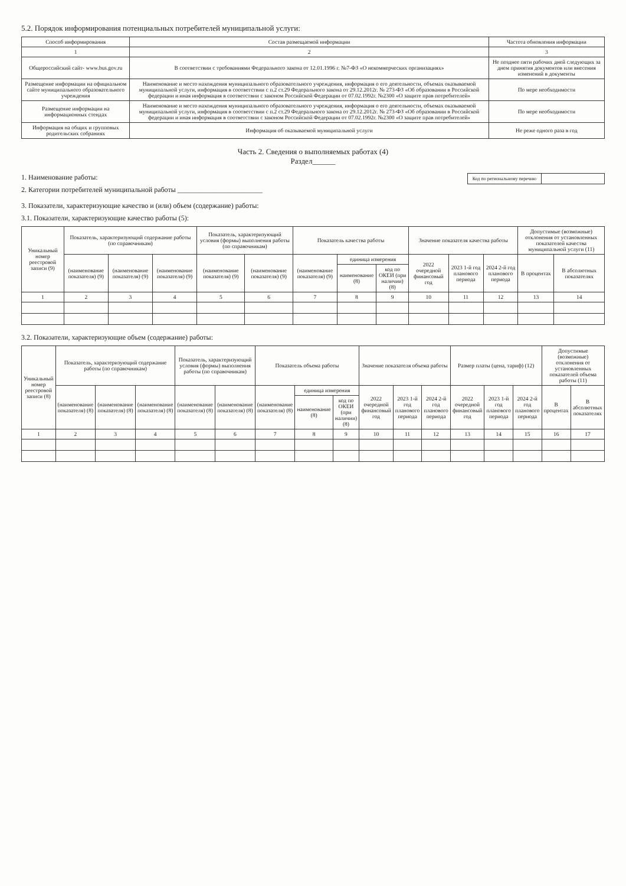5.2. Порядок информирования потенциальных потребителей муниципальной услуги:
| Способ информирования | Состав размещаемой информации | Частота обновления информации |
| --- | --- | --- |
| 1 | 2 | 3 |
| Общероссийский сайт- www.bus.gov.ru | В соответствии с требованиями Федерального закона от 12.01.1996 г. №7-ФЗ «О некоммерческих организациях» | Не позднее пяти рабочих дней следующих за днем принятия документов или внесения изменений в документы |
| Размещение информации на официальном сайте муниципального образовательного учреждения | Наименование и место нахождения муниципального образовательного учреждения, информация о его деятельности, объемах оказываемой муниципальной услуги, информация в соответствии с п.2 ст.29 Федерального закона от 29.12.2012г. № 273-ФЗ «Об образовании в Российской федерации и иная информация в соответствии с законом Российской Федерации от 07.02.1992г. №2300 «О защите прав потребителей» | По мере необходимости |
| Размещение информации на информационных стендах | Наименование и место нахождения муниципального образовательного учреждения, информация о его деятельности, объемах оказываемой муниципальной услуги, информация в соответствии с п.2 ст.29 Федерального закона от 29.12.2012г. № 273-ФЗ «Об образовании в Российской федерации и иная информация в соответствии с законом Российской Федерации от 07.02.1992г. №2300 «О защите прав потребителей» | По мере необходимости |
| Информация на общих и групповых родительских собраниях | Информация об оказываемой муниципальной услуги | Не реже одного раза в год |
Часть 2. Сведения о выполняемых работах (4)
Раздел______
| Код по региональному перечню | |
1. Наименование работы:
2. Категории потребителей муниципальной работы ________________________
3. Показатели, характеризующие качество и (или) объем (содержание) работы:
3.1. Показатели, характеризующие качество работы (5):
| Уникальный номер реестровой записи (9) | Показатель, характеризующий содержание работы (по справочникам) | | | Показатель, характеризующий условия (формы) выполнения работы (по справочникам) | | Показатель качества работы | | | Значение показателя качества работы | | | Допустимые (возможные) отклонения от установленных показателей качества муниципальной услуги (11) | |
| --- | --- | --- | --- | --- | --- | --- | --- | --- | --- | --- | --- | --- | --- |
| | (наименование показателя) (9) | (наименование показателя) (9) | (наименование показателя) (9) | (наименование показателя) (9) | (наименование показателя) (9) | (наименование показателя) (9) | единица измерения | | 2022 очередной финансовый год | 2023 1-й год планового периода | 2024 2-й год планового периода | В процентах | В абсолютных показателях |
| | | | | | | | наименование (8) | код по ОКЕИ (при наличии) (8) | | | | | |
| 1 | 2 | 3 | 4 | 5 | 6 | 7 | 8 | 9 | 10 | 11 | 12 | 13 | 14 |
3.2. Показатели, характеризующие объем (содержание) работы:
| Уникальный номер реестровой записи (8) | Показатель, характеризующий содержание работы (по справочникам) | | | Показатель, характеризующий условия (формы) выполнения работы (по справочникам) | | Показатель объема работы | | | Значение показателя объема работы | | | Размер платы (цена, тариф) (12) | | | Допустимые (возможные) отклонения от установленных показателей объема работы (11) | |
| --- | --- | --- | --- | --- | --- | --- | --- | --- | --- | --- | --- | --- | --- | --- | --- | --- |
| | (наименование показателя) (8) | (наименование показателя) (8) | (наименование показателя) (8) | (наименование показателя) (8) | (наименование показателя) (8) | (наименование показателя) (8) | единица измерения | | 2022 очередной финансовый год | 2023 1-й год планового периода | 2024 2-й год планового периода | 2022 очередной финансовый год | 2023 1-й год планового периода | 2024 2-й год планового периода | В процентах | В абсолютных показателях |
| | | | | | | | наименование (8) | код по ОКЕИ (при наличии) (8) | | | | | | | | |
| 1 | 2 | 3 | 4 | 5 | 6 | 7 | 8 | 9 | 10 | 11 | 12 | 13 | 14 | 15 | 16 | 17 |